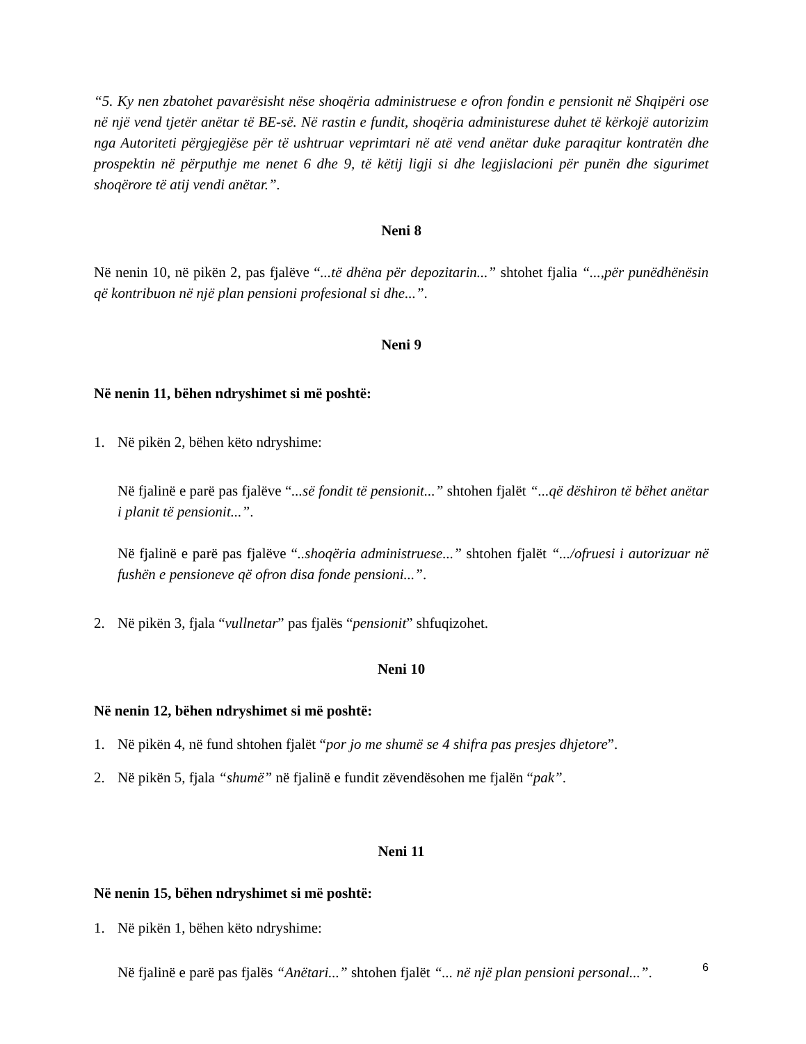“5. Ky nen zbatohet pavarësisht nëse shoqëria administruese e ofron fondin e pensionit në Shqipëri ose në një vend tjetër anëtar të BE-së. Në rastin e fundit, shoqëria administurese duhet të kërkojë autorizim nga Autoriteti përgjegjëse për të ushtruar veprimtari në atë vend anëtar duke paraqitur kontratën dhe prospektin në përputhje me nenet 6 dhe 9, të këtij ligji si dhe legjislacioni për punën dhe sigurimet shoqërore të atij vendi anëtar.”.
Neni 8
Në nenin 10, në pikën 2, pas fjalëve “...të dhëna për depozitarin...” shtohet fjalia “...,për punëdhënësin që kontribuon në një plan pensioni profesional si dhe...”.
Neni 9
Në nenin 11, bëhen ndryshimet si më poshtë:
1. Në pikën 2, bëhen këto ndryshime:
Në fjalinë e parë pas fjalëve “...së fondit të pensionit...” shtohen fjalët “...që dëshiron të bëhet anëtar i planit të pensionit...”.
Në fjalinë e parë pas fjalëve “..shoqëria administruese...” shtohen fjalët “.../ofruesi i autorizuar në fushën e pensioneve që ofron disa fonde pensioni...”.
2. Në pikën 3, fjala “vullnetar” pas fjalës “pensionit” shfuqizohet.
Neni 10
Në nenin 12, bëhen ndryshimet si më poshtë:
1. Në pikën 4, në fund shtohen fjalët “por jo me shumë se 4 shifra pas presjes dhjetore”.
2. Në pikën 5, fjala “shumë” në fjalinë e fundit zëvendësohen me fjalën “pak”.
Neni 11
Në nenin 15, bëhen ndryshimet si më poshtë:
1. Në pikën 1, bëhen këto ndryshime:
Në fjalinë e parë pas fjalës “Anëtari...” shtohen fjalët “... në një plan pensioni personal...”.
6